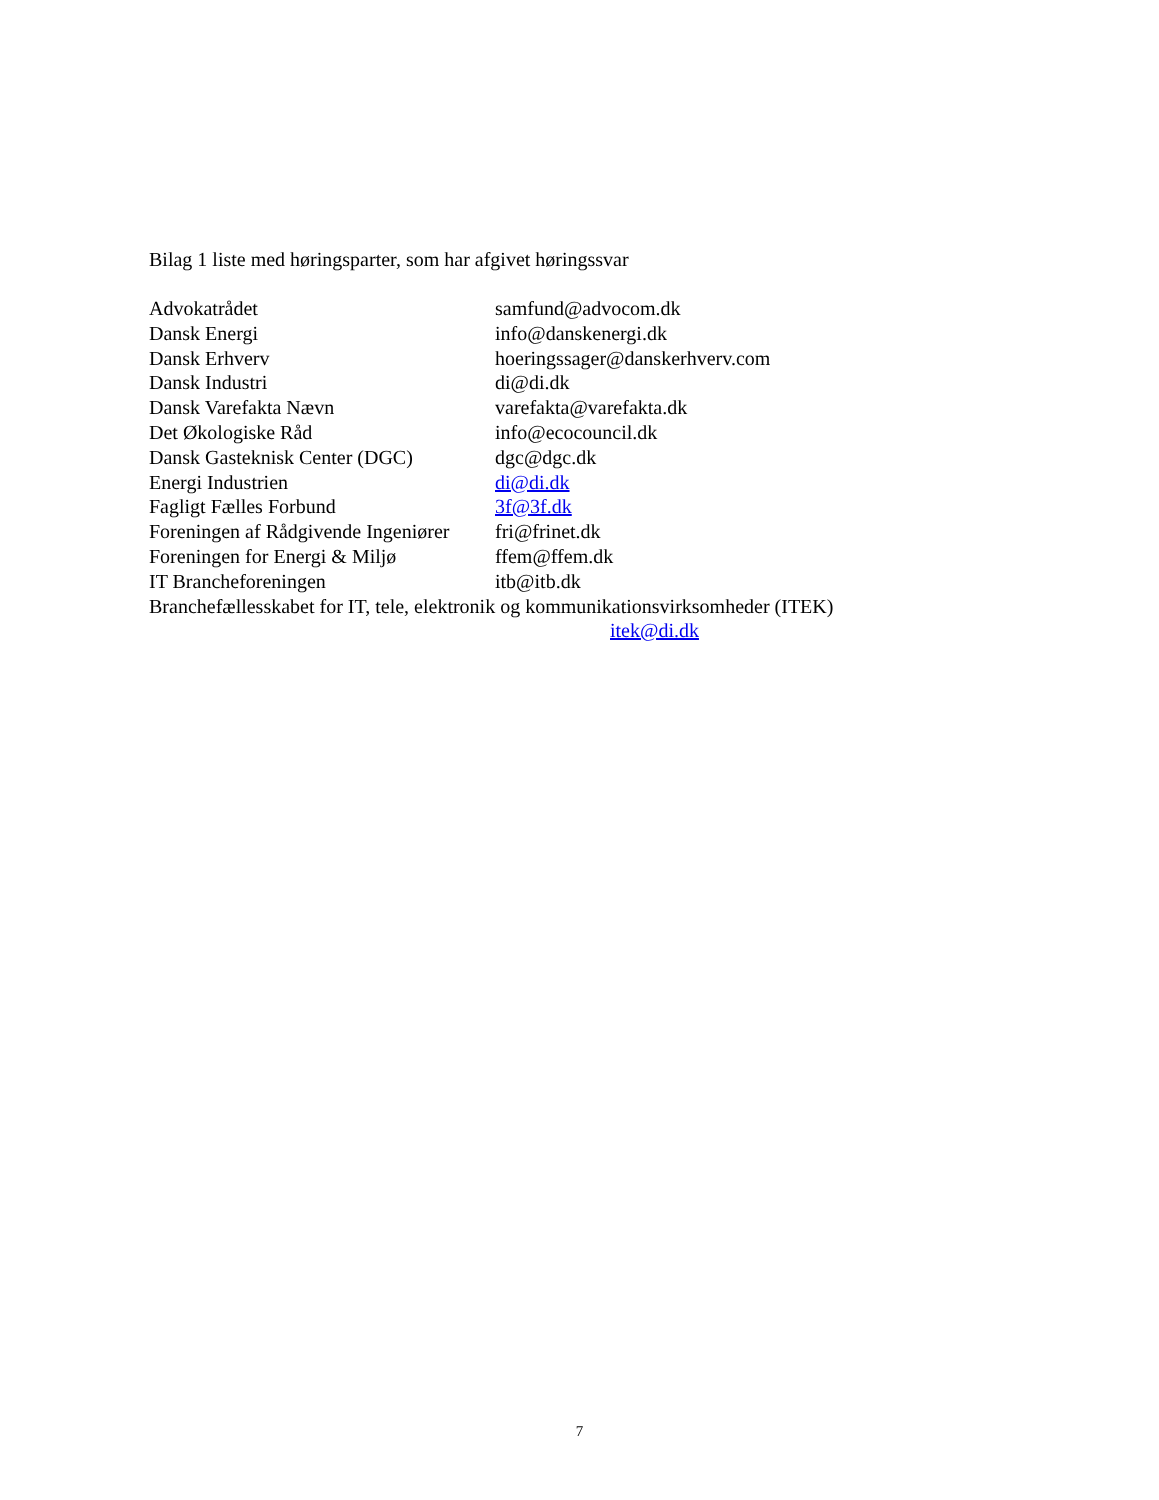Bilag 1 liste med høringsparter, som har afgivet høringssvar
Advokatrådet samfund@advocom.dk
Dansk Energi info@danskenergi.dk
Dansk Erhverv hoeringssager@danskerhverv.com
Dansk Industri di@di.dk
Dansk Varefakta Nævn varefakta@varefakta.dk
Det Økologiske Råd info@ecocouncil.dk
Dansk Gasteknisk Center (DGC) dgc@dgc.dk
Energi Industrien di@di.dk
Fagligt Fælles Forbund 3f@3f.dk
Foreningen af Rådgivende Ingeniører fri@frinet.dk
Foreningen for Energi & Miljø ffem@ffem.dk
IT Brancheforeningen itb@itb.dk
Branchefællesskabet for IT, tele, elektronik og kommunikationsvirksomheder (ITEK)
itek@di.dk
7